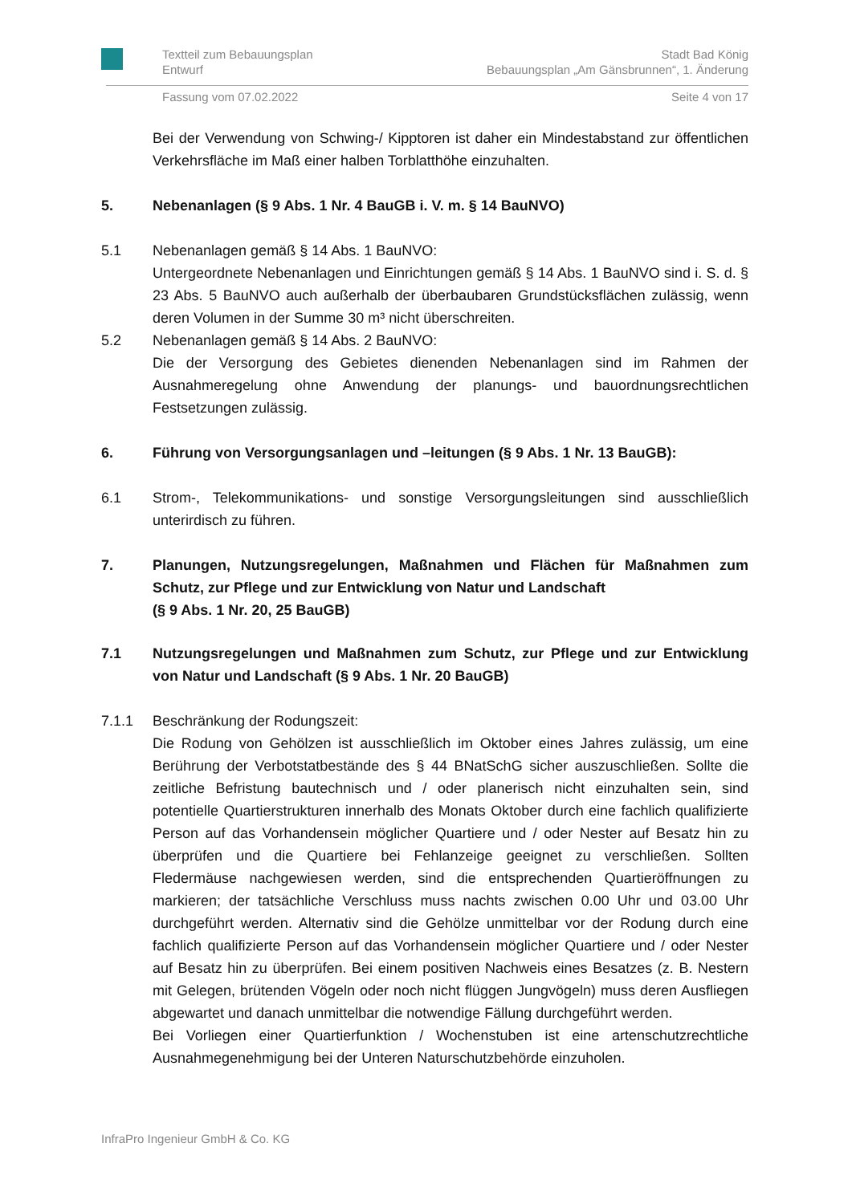Textteil zum Bebauungsplan
Entwurf Stadt Bad König
Bebauungsplan „Am Gänsbrunnen“, 1. Änderung
Fassung vom 07.02.2022 Seite 4 von 17
Bei der Verwendung von Schwing-/ Kipptoren ist daher ein Mindestabstand zur öffentlichen Verkehrsfläche im Maß einer halben Torblatthöhe einzuhalten.
5. Nebenanlagen (§ 9 Abs. 1 Nr. 4 BauGB i. V. m. § 14 BauNVO)
5.1 Nebenanlagen gemäß § 14 Abs. 1 BauNVO:
Untergeordnete Nebenanlagen und Einrichtungen gemäß § 14 Abs. 1 BauNVO sind i. S. d. § 23 Abs. 5 BauNVO auch außerhalb der überbaubaren Grundstücksflächen zulässig, wenn deren Volumen in der Summe 30 m³ nicht überschreiten.
5.2 Nebenanlagen gemäß § 14 Abs. 2 BauNVO:
Die der Versorgung des Gebietes dienenden Nebenanlagen sind im Rahmen der Ausnahmeregelung ohne Anwendung der planungs- und bauordnungsrechtlichen Festsetzungen zulässig.
6. Führung von Versorgungsanlagen und –leitungen (§ 9 Abs. 1 Nr. 13 BauGB):
6.1 Strom-, Telekommunikations- und sonstige Versorgungsleitungen sind ausschließlich unterirdisch zu führen.
7. Planungen, Nutzungsregelungen, Maßnahmen und Flächen für Maßnahmen zum Schutz, zur Pflege und zur Entwicklung von Natur und Landschaft
(§ 9 Abs. 1 Nr. 20, 25 BauGB)
7.1 Nutzungsregelungen und Maßnahmen zum Schutz, zur Pflege und zur Entwicklung von Natur und Landschaft (§ 9 Abs. 1 Nr. 20 BauGB)
7.1.1 Beschränkung der Rodungszeit:
Die Rodung von Gehölzen ist ausschließlich im Oktober eines Jahres zulässig, um eine Berührung der Verbotstatbestände des § 44 BNatSchG sicher auszuschließen. Sollte die zeitliche Befristung bautechnisch und / oder planerisch nicht einzuhalten sein, sind potentielle Quartierstrukturen innerhalb des Monats Oktober durch eine fachlich qualifizierte Person auf das Vorhandensein möglicher Quartiere und / oder Nester auf Besatz hin zu überprüfen und die Quartiere bei Fehlanzeige geeignet zu verschließen. Sollten Fledermäuse nachgewiesen werden, sind die entsprechenden Quartieröffnungen zu markieren; der tatsächliche Verschluss muss nachts zwischen 0.00 Uhr und 03.00 Uhr durchgeführt werden. Alternativ sind die Gehölze unmittelbar vor der Rodung durch eine fachlich qualifizierte Person auf das Vorhandensein möglicher Quartiere und / oder Nester auf Besatz hin zu überprüfen. Bei einem positiven Nachweis eines Besatzes (z. B. Nestern mit Gelegen, brütenden Vögeln oder noch nicht flüggen Jungvögeln) muss deren Ausfliegen abgewartet und danach unmittelbar die notwendige Fällung durchgeführt werden.
Bei Vorliegen einer Quartierfunktion / Wochenstuben ist eine artenschutzrechtliche Ausnahmegenehmigung bei der Unteren Naturschutzbehörde einzuholen.
InfraPro Ingenieur GmbH & Co. KG